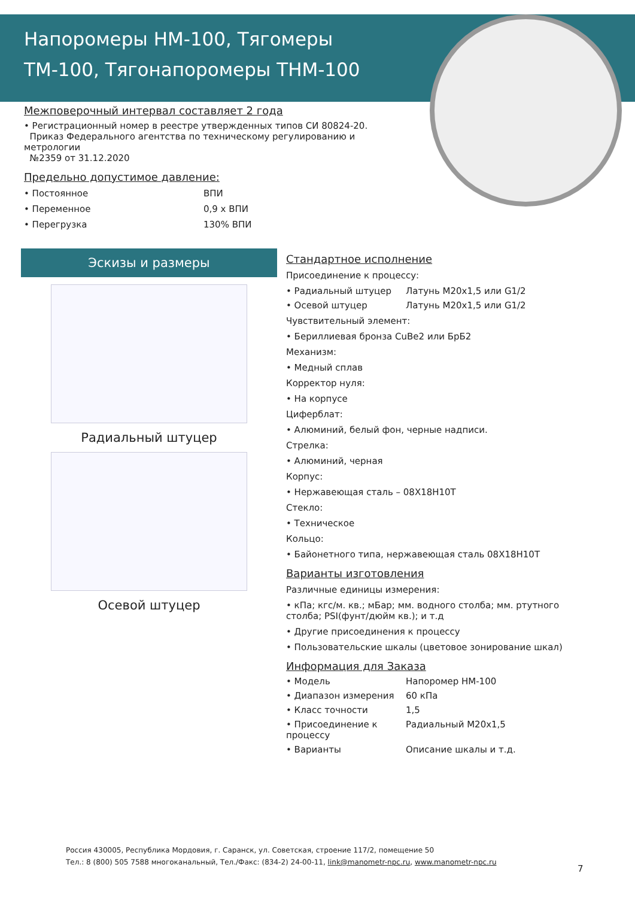Напоромеры НМ-100, Тягомеры ТМ-100, Тягонапоромеры ТНМ-100
Межповерочный интервал составляет 2 года
• Регистрационный номер в реестре утвержденных типов СИ 80824-20.
Приказ Федерального агентства по техническому регулированию и метрологии
№2359 от 31.12.2020
Предельно допустимое давление:
• Постоянное ВПИ
• Переменное 0,9 х ВПИ
• Перегрузка 130% ВПИ
Эскизы и размеры
Радиальный штуцер
Осевой штуцер
Стандартное исполнение
Присоединение к процессу:
• Радиальный штуцер Латунь М20х1,5 или G1/2
• Осевой штуцер Латунь М20х1,5 или G1/2
Чувствительный элемент:
• Бериллиевая бронза CuBe2 или БрБ2
Механизм:
• Медный сплав
Корректор нуля:
• На корпусе
Циферблат:
• Алюминий, белый фон, черные надписи.
Стрелка:
• Алюминий, черная
Корпус:
• Нержавеющая сталь – 08Х18Н10Т
Стекло:
• Техническое
Кольцо:
• Байонетного типа, нержавеющая сталь 08Х18Н10Т
Варианты изготовления
Различные единицы измерения:
• кПа; кгс/м. кв.; мБар; мм. водного столба; мм. ртутного столба; PSI(фунт/дюйм кв.); и т.д
• Другие присоединения к процессу
• Пользовательские шкалы (цветовое зонирование шкал)
Информация для Заказа
• Модель Напоромер НМ-100
• Диапазон измерения 60 кПа
• Класс точности 1,5
• Присоединение к процессу Радиальный М20х1,5
• Варианты Описание шкалы и т.д.
Россия 430005, Республика Мордовия, г. Саранск, ул. Советская, строение 117/2, помещение 50
Тел.: 8 (800) 505 7588 многоканальный, Тел./Факс: (834-2) 24-00-11, link@manometr-npc.ru, www.manometr-npc.ru
7